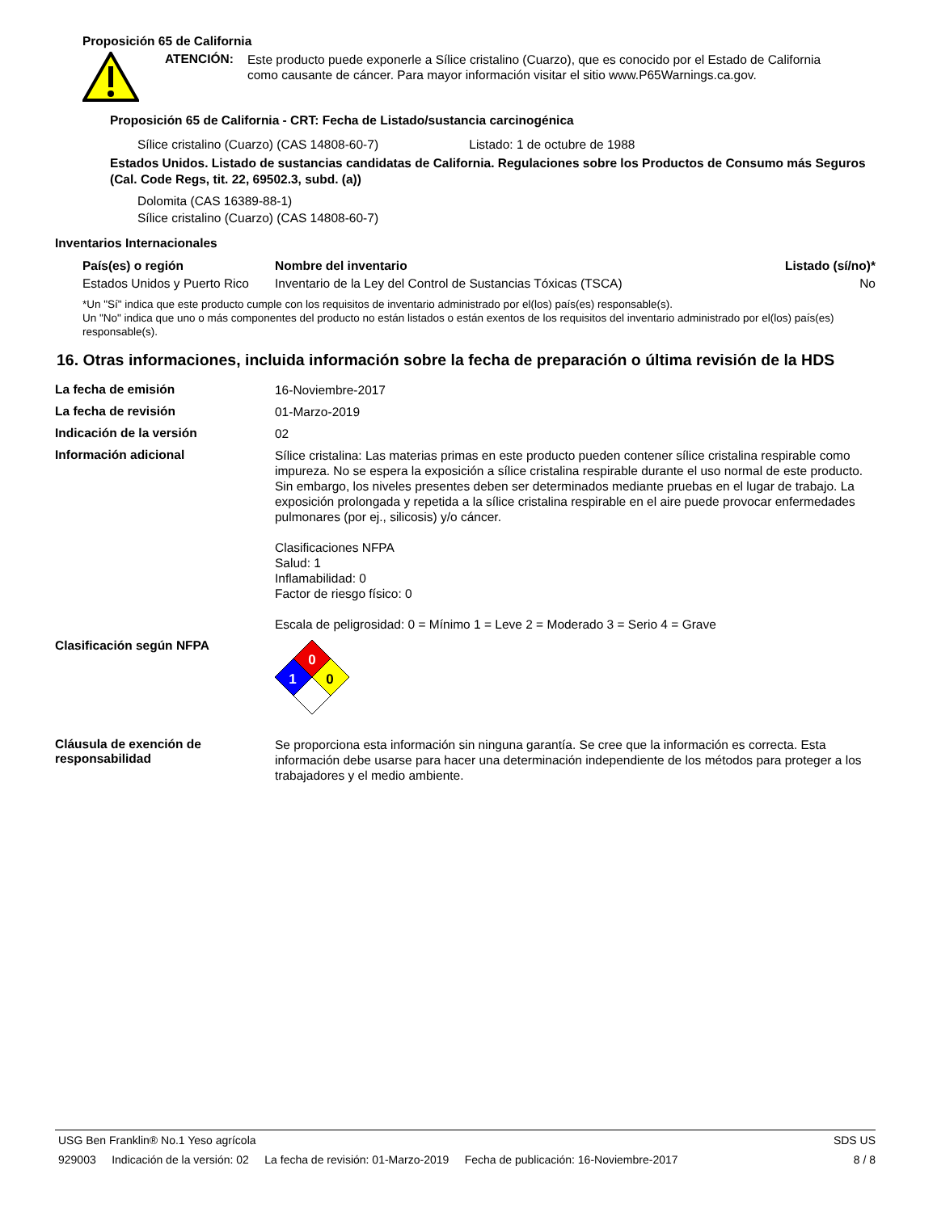Proposición 65 de California
ATENCIÓN:
Este producto puede exponerle a Sílice cristalino (Cuarzo), que es conocido por el Estado de California como causante de cáncer. Para mayor información visitar el sitio www.P65Warnings.ca.gov.
Proposición 65 de California - CRT: Fecha de Listado/sustancia carcinogénica
Sílice cristalino (Cuarzo) (CAS 14808-60-7) Listado: 1 de octubre de 1988
Estados Unidos. Listado de sustancias candidatas de California. Regulaciones sobre los Productos de Consumo más Seguros (Cal. Code Regs, tit. 22, 69502.3, subd. (a))
Dolomita (CAS 16389-88-1)
Sílice cristalino (Cuarzo) (CAS 14808-60-7)
Inventarios Internacionales
| País(es) o región | Nombre del inventario | Listado (sí/no)* |
| --- | --- | --- |
| Estados Unidos y Puerto Rico | Inventario de la Ley del Control de Sustancias Tóxicas (TSCA) | No |
*Un "Sí" indica que este producto cumple con los requisitos de inventario administrado por el(los) país(es) responsable(s).
Un "No" indica que uno o más componentes del producto no están listados o están exentos de los requisitos del inventario administrado por el(los) país(es) responsable(s).
16. Otras informaciones, incluida información sobre la fecha de preparación o última revisión de la HDS
La fecha de emisión
16-Noviembre-2017
La fecha de revisión
01-Marzo-2019
Indicación de la versión
02
Información adicional
Sílice cristalina: Las materias primas en este producto pueden contener sílice cristalina respirable como impureza. No se espera la exposición a sílice cristalina respirable durante el uso normal de este producto. Sin embargo, los niveles presentes deben ser determinados mediante pruebas en el lugar de trabajo. La exposición prolongada y repetida a la sílice cristalina respirable en el aire puede provocar enfermedades pulmonares (por ej., silicosis) y/o cáncer.
Clasificaciones NFPA
Salud: 1
Inflamabilidad: 0
Factor de riesgo físico: 0
Escala de peligrosidad: 0 = Mínimo 1 = Leve 2 = Moderado 3 = Serio 4 = Grave
Clasificación según NFPA
0
1
0
Cláusula de exención de responsabilidad
Se proporciona esta información sin ninguna garantía. Se cree que la información es correcta. Esta información debe usarse para hacer una determinación independiente de los métodos para proteger a los trabajadores y el medio ambiente.
USG Ben Franklin® No.1 Yeso agrícola SDS US
929003 Indicación de la versión: 02 La fecha de revisión: 01-Marzo-2019 Fecha de publicación: 16-Noviembre-2017 8 / 8